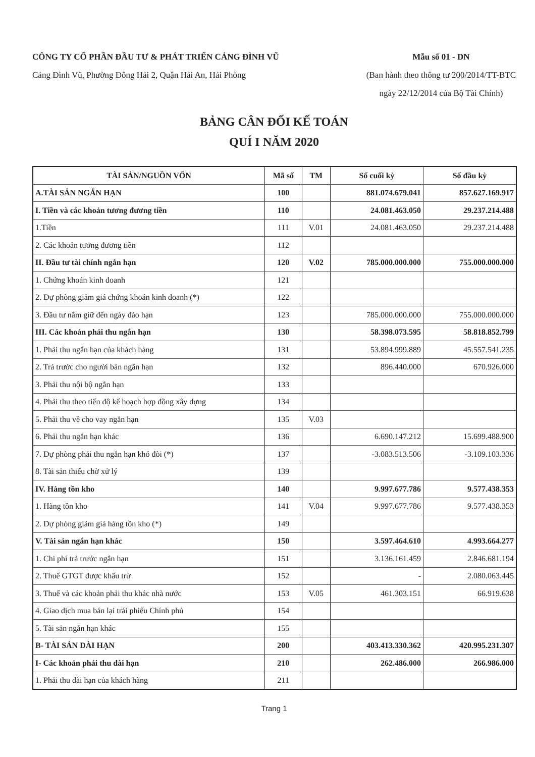CÔNG TY CỔ PHẦN ĐẦU TƯ & PHÁT TRIỂN CẢNG ĐÌNH VŨ
Cảng Đình Vũ, Phường Đông Hải 2, Quận Hải An, Hải Phòng
Mẫu số 01 - DN
(Ban hành theo thông tư 200/2014/TT-BTC
ngày 22/12/2014 của Bộ Tài Chính)
BẢNG CÂN ĐỐI KẾ TOÁN
QUÍ I NĂM 2020
| TÀI SẢN/NGUỒN VỐN | Mã số | TM | Số cuối kỳ | Số đầu kỳ |
| --- | --- | --- | --- | --- |
| A.TÀI SẢN NGẮN HẠN | 100 | | 881.074.679.041 | 857.627.169.917 |
| I. Tiền và các khoản tương đương tiền | 110 | | 24.081.463.050 | 29.237.214.488 |
| 1.Tiền | 111 | V.01 | 24.081.463.050 | 29.237.214.488 |
| 2. Các khoản tương đương tiền | 112 | | | |
| II. Đầu tư tài chính ngắn hạn | 120 | V.02 | 785.000.000.000 | 755.000.000.000 |
| 1. Chứng khoán kinh doanh | 121 | | | |
| 2. Dự phòng giảm giá chứng khoán kinh doanh (*) | 122 | | | |
| 3. Đầu tư nắm giữ đến ngày đáo hạn | 123 | | 785.000.000.000 | 755.000.000.000 |
| III. Các khoản phải thu ngắn hạn | 130 | | 58.398.073.595 | 58.818.852.799 |
| 1. Phải thu ngắn hạn của khách hàng | 131 | | 53.894.999.889 | 45.557.541.235 |
| 2. Trả trước cho người bán ngắn hạn | 132 | | 896.440.000 | 670.926.000 |
| 3. Phải thu nội bộ ngắn hạn | 133 | | | |
| 4. Phải thu theo tiến độ kế hoạch hợp đồng xây dựng | 134 | | | |
| 5. Phải thu về cho vay ngắn hạn | 135 | V.03 | | |
| 6. Phải thu ngắn hạn khác | 136 | | 6.690.147.212 | 15.699.488.900 |
| 7. Dự phòng phải thu ngắn hạn khó đòi (*) | 137 | | -3.083.513.506 | -3.109.103.336 |
| 8. Tài sản thiếu chờ xử lý | 139 | | | |
| IV. Hàng tồn kho | 140 | | 9.997.677.786 | 9.577.438.353 |
| 1. Hàng tồn kho | 141 | V.04 | 9.997.677.786 | 9.577.438.353 |
| 2. Dự phòng giảm giá hàng tồn kho (*) | 149 | | | |
| V. Tài sản ngắn hạn khác | 150 | | 3.597.464.610 | 4.993.664.277 |
| 1. Chi phí trả trước ngắn hạn | 151 | | 3.136.161.459 | 2.846.681.194 |
| 2. Thuế GTGT được khấu trừ | 152 | | - | 2.080.063.445 |
| 3. Thuế và các khoản phải thu khác nhà nước | 153 | V.05 | 461.303.151 | 66.919.638 |
| 4. Giao dịch mua bán lại trái phiếu Chính phủ | 154 | | | |
| 5. Tài sản ngắn hạn khác | 155 | | | |
| B- TÀI SẢN DÀI HẠN | 200 | | 403.413.330.362 | 420.995.231.307 |
| I- Các khoản phải thu dài hạn | 210 | | 262.486.000 | 266.986.000 |
| 1. Phải thu dài hạn của khách hàng | 211 | | | |
Trang 1